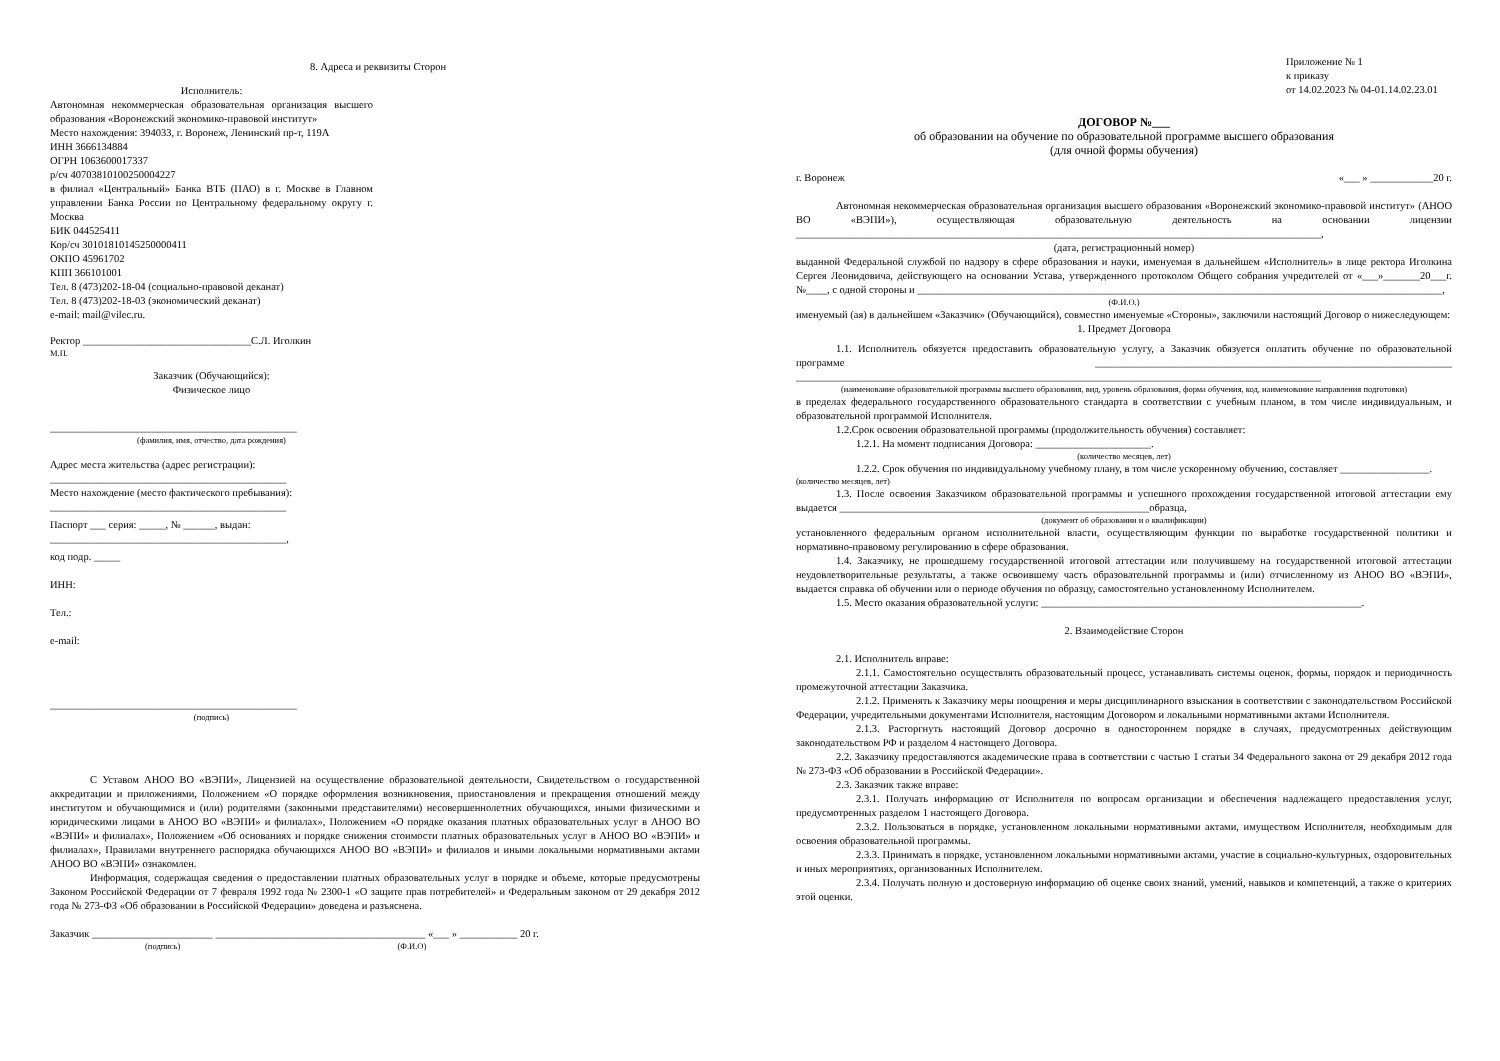8. Адреса и реквизиты Сторон
Исполнитель:
Автономная некоммерческая образовательная организация высшего образования «Воронежский экономико-правовой институт»
Место нахождения: 394033, г. Воронеж, Ленинский пр-т, 119А
ИНН 3666134884
ОГРН 1063600017337
р/сч 40703810100250004227
в филиал «Центральный» Банка ВТБ (ПАО) в г. Москве в Главном управлении Банка России по Центральному федеральному округу г. Москва
БИК 044525411
Кор/сч 30101810145250000411
ОКПО 45961702
КПП 366101001
Тел. 8 (473)202-18-04 (социально-правовой деканат)
Тел. 8 (473)202-18-03 (экономический деканат)
e-mail: mail@vilec.ru.
Ректор ________________________________С.Л. Иголкин
М.П.
Заказчик (Обучающийся):
Физическое лицо
_______________________________________________
(фамилия, имя, отчество, дата рождения)
Адрес места жительства (адрес регистрации):
_____________________________________________
Место нахождение (место фактического пребывания):
_____________________________________________
Паспорт ___ серия: _____, № ______, выдан:
_____________________________________________,
код подр. _____
ИНН:
Тел.:
e-mail:
_______________________________________________
(подпись)
С Уставом АНОО ВО «ВЭПИ», Лицензией на осуществление образовательной деятельности, Свидетельством о государственной аккредитации и приложениями, Положением «О порядке оформления возникновения, приостановления и прекращения отношений между институтом и обучающимися и (или) родителями (законными представителями) несовершеннолетних обучающихся, иными физическими и юридическими лицами в АНОО ВО «ВЭПИ» и филиалах», Положением «О порядке оказания платных образовательных услуг в АНОО ВО «ВЭПИ» и филиалах», Положением «Об основаниях и порядке снижения стоимости платных образовательных услуг в АНОО ВО «ВЭПИ» и филиалах», Правилами внутреннего распорядка обучающихся АНОО ВО «ВЭПИ» и филиалов и иными локальными нормативными актами АНОО ВО «ВЭПИ» ознакомлен.
Информация, содержащая сведения о предоставлении платных образовательных услуг в порядке и объеме, которые предусмотрены Законом Российской Федерации от 7 февраля 1992 года № 2300-1 «О защите прав потребителей» и Федеральным законом от 29 декабря 2012 года № 273-ФЗ «Об образовании в Российской Федерации» доведена и разъяснена.
Заказчик _______________________ ________________________________________ «___ » ___________ 20 г.
(подпись) (Ф.И.О)
Приложение № 1
к приказу
от 14.02.2023 № 04-01.14.02.23.01
ДОГОВОР №___
об образовании на обучение по образовательной программе высшего образования
(для очной формы обучения)
г. Воронеж «___ » ____________20 г.
Автономная некоммерческая образовательная организация высшего образования «Воронежский экономико-правовой институт» (АНОО ВО «ВЭПИ»), осуществляющая образовательную деятельность на основании лицензии ____________________________________________________________________________________________________,
(дата, регистрационный номер)
выданной Федеральной службой по надзору в сфере образования и науки, именуемая в дальнейшем «Исполнитель» в лице ректора Иголкина Сергея Леонидовича, действующего на основании Устава, утвержденного протоколом Общего собрания учредителей от «___»_______20___г. №____, с одной стороны и ____________________________________________________________________________________________________,
(Ф.И.О.)
именуемый (ая) в дальнейшем «Заказчик» (Обучающийся), совместно именуемые «Стороны», заключили настоящий Договор о нижеследующем:
1. Предмет Договора
1.1. Исполнитель обязуется предоставить образовательную услугу, а Заказчик обязуется оплатить обучение по образовательной программе ____________________________________________________________________ ____________________________________________________________________________________________________
(наименование образовательной программы высшего образования, вид, уровень образования, форма обучения, код, наименование направления подготовки)
в пределах федерального государственного образовательного стандарта в соответствии с учебным планом, в том числе индивидуальным, и образовательной программой Исполнителя.
1.2.Срок освоения образовательной программы (продолжительность обучения) составляет:
1.2.1. На момент подписания Договора: ______________________.
(количество месяцев, лет)
1.2.2. Срок обучения по индивидуальному учебному плану, в том числе ускоренному обучению, составляет _________________.
(количество месяцев, лет)
1.3. После освоения Заказчиком образовательной программы и успешного прохождения государственной итоговой аттестации ему выдается ___________________________________________________________образца,
(документ об образовании и о квалификации)
установленного федеральным органом исполнительной власти, осуществляющим функции по выработке государственной политики и нормативно-правовому регулированию в сфере образования.
1.4. Заказчику, не прошедшему государственной итоговой аттестации или получившему на государственной итоговой аттестации неудовлетворительные результаты, а также освоившему часть образовательной программы и (или) отчисленному из АНОО ВО «ВЭПИ», выдается справка об обучении или о периоде обучения по образцу, самостоятельно установленному Исполнителем.
1.5. Место оказания образовательной услуги: _____________________________________________________________.
2. Взаимодействие Сторон
2.1. Исполнитель вправе:
2.1.1. Самостоятельно осуществлять образовательный процесс, устанавливать системы оценок, формы, порядок и периодичность промежуточной аттестации Заказчика.
2.1.2. Применять к Заказчику меры поощрения и меры дисциплинарного взыскания в соответствии с законодательством Российской Федерации, учредительными документами Исполнителя, настоящим Договором и локальными нормативными актами Исполнителя.
2.1.3. Расторгнуть настоящий Договор досрочно в одностороннем порядке в случаях, предусмотренных действующим законодательством РФ и разделом 4 настоящего Договора.
2.2. Заказчику предоставляются академические права в соответствии с частью 1 статьи 34 Федерального закона от 29 декабря 2012 года № 273-ФЗ «Об образовании в Российской Федерации».
2.3. Заказчик также вправе:
2.3.1. Получать информацию от Исполнителя по вопросам организации и обеспечения надлежащего предоставления услуг, предусмотренных разделом 1 настоящего Договора.
2.3.2. Пользоваться в порядке, установленном локальными нормативными актами, имуществом Исполнителя, необходимым для освоения образовательной программы.
2.3.3. Принимать в порядке, установленном локальными нормативными актами, участие в социально-культурных, оздоровительных и иных мероприятиях, организованных Исполнителем.
2.3.4. Получать полную и достоверную информацию об оценке своих знаний, умений, навыков и компетенций, а также о критериях этой оценки.